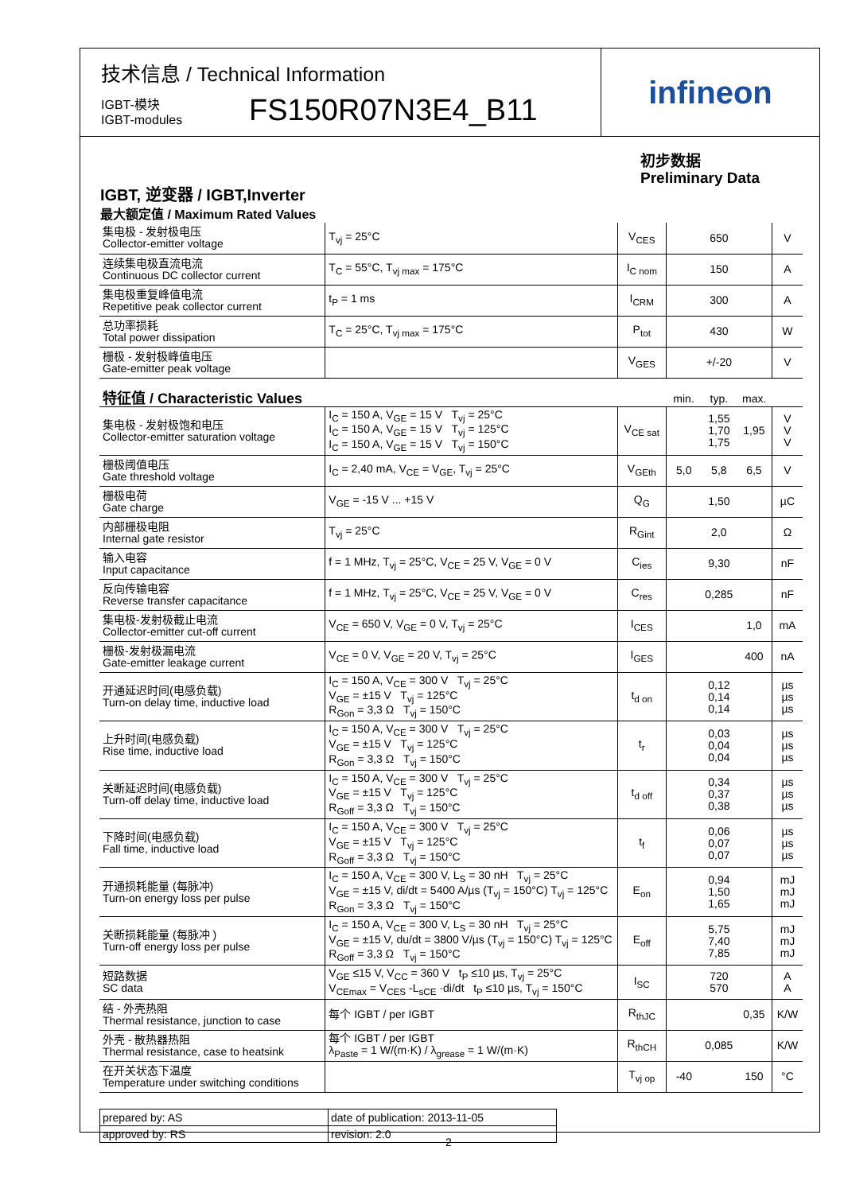技术信息 / Technical Information
IGBT-模块
IGBT-modules
FS150R07N3E4_B11
infineon
初步数据
Preliminary Data
IGBT, 逆变器 / IGBT,Inverter
最大额定值 / Maximum Rated Values
| 集电极 - 发射极电压 Collector-emitter voltage | T<sub>vj</sub> = 25°C | V<sub>CES</sub> | 650 | | | V |
| 连续集电极直流电流 Continuous DC collector current | T<sub>C</sub> = 55°C, T<sub>vj max</sub> = 175°C | I<sub>C nom</sub> | 150 | | | A |
| 集电极重复峰值电流 Repetitive peak collector current | t<sub>P</sub> = 1 ms | I<sub>CRM</sub> | 300 | | | A |
| 总功率损耗 Total power dissipation | T<sub>C</sub> = 25°C, T<sub>vj max</sub> = 175°C | P<sub>tot</sub> | 430 | | | W |
| 栅极 - 发射极峰值电压 Gate-emitter peak voltage | | V<sub>GES</sub> | +/-20 | | | V |
| 特征值 / Characteristic Values | | | min. | typ. | max. | |
| 集电极 - 发射极饱和电压 Collector-emitter saturation voltage | I<sub>C</sub> = 150 A, V<sub>GE</sub> = 15 V T<sub>vj</sub> = 25°C I<sub>C</sub> = 150 A, V<sub>GE</sub> = 15 V T<sub>vj</sub> = 125°C I<sub>C</sub> = 150 A, V<sub>GE</sub> = 15 V T<sub>vj</sub> = 150°C | V<sub>CE sat</sub> | | 1,55 1,70 1,75 | 1,95 | V V V |
| 栅极阈值电压 Gate threshold voltage | I<sub>C</sub> = 2,40 mA, V<sub>CE</sub> = V<sub>GE</sub>, T<sub>vj</sub> = 25°C | V<sub>GEth</sub> | 5,0 | 5,8 | 6,5 | V |
| 栅极电荷 Gate charge | V<sub>GE</sub> = -15 V ... +15 V | Q<sub>G</sub> | | 1,50 | | µC |
| 内部栅极电阻 Internal gate resistor | T<sub>vj</sub> = 25°C | R<sub>Gint</sub> | | 2,0 | | Ω |
| 输入电容 Input capacitance | f = 1 MHz, T<sub>vj</sub> = 25°C, V<sub>CE</sub> = 25 V, V<sub>GE</sub> = 0 V | C<sub>ies</sub> | | 9,30 | | nF |
| 反向传输电容 Reverse transfer capacitance | f = 1 MHz, T<sub>vj</sub> = 25°C, V<sub>CE</sub> = 25 V, V<sub>GE</sub> = 0 V | C<sub>res</sub> | | 0,285 | | nF |
| 集电极-发射极截止电流 Collector-emitter cut-off current | V<sub>CE</sub> = 650 V, V<sub>GE</sub> = 0 V, T<sub>vj</sub> = 25°C | I<sub>CES</sub> | | | 1,0 | mA |
| 栅极-发射极漏电流 Gate-emitter leakage current | V<sub>CE</sub> = 0 V, V<sub>GE</sub> = 20 V, T<sub>vj</sub> = 25°C | I<sub>GES</sub> | | | 400 | nA |
| 开通延迟时间(电感负载) Turn-on delay time, inductive load | I<sub>C</sub> = 150 A, V<sub>CE</sub> = 300 V T<sub>vj</sub> = 25°C V<sub>GE</sub> = ±15 V T<sub>vj</sub> = 125°C R<sub>Gon</sub> = 3,3 Ω T<sub>vj</sub> = 150°C | t<sub>d on</sub> | | 0,12 0,14 0,14 | | µs µs µs |
| 上升时间(电感负载) Rise time, inductive load | I<sub>C</sub> = 150 A, V<sub>CE</sub> = 300 V T<sub>vj</sub> = 25°C V<sub>GE</sub> = ±15 V T<sub>vj</sub> = 125°C R<sub>Gon</sub> = 3,3 Ω T<sub>vj</sub> = 150°C | t<sub>r</sub> | | 0,03 0,04 0,04 | | µs µs µs |
| 关断延迟时间(电感负载) Turn-off delay time, inductive load | I<sub>C</sub> = 150 A, V<sub>CE</sub> = 300 V T<sub>vj</sub> = 25°C V<sub>GE</sub> = ±15 V T<sub>vj</sub> = 125°C R<sub>Goff</sub> = 3,3 Ω T<sub>vj</sub> = 150°C | t<sub>d off</sub> | | 0,34 0,37 0,38 | | µs µs µs |
| 下降时间(电感负载) Fall time, inductive load | I<sub>C</sub> = 150 A, V<sub>CE</sub> = 300 V T<sub>vj</sub> = 25°C V<sub>GE</sub> = ±15 V T<sub>vj</sub> = 125°C R<sub>Goff</sub> = 3,3 Ω T<sub>vj</sub> = 150°C | t<sub>f</sub> | | 0,06 0,07 0,07 | | µs µs µs |
| 开通损耗能量 (每脉冲) Turn-on energy loss per pulse | I<sub>C</sub> = 150 A, V<sub>CE</sub> = 300 V, L<sub>S</sub> = 30 nH T<sub>vj</sub> = 25°C V<sub>GE</sub> = ±15 V, di/dt = 5400 A/µs (T<sub>vj</sub> = 150°C) T<sub>vj</sub> = 125°C R<sub>Gon</sub> = 3,3 Ω T<sub>vj</sub> = 150°C | E<sub>on</sub> | | 0,94 1,50 1,65 | | mJ mJ mJ |
| 关断损耗能量 (每脉冲 ) Turn-off energy loss per pulse | I<sub>C</sub> = 150 A, V<sub>CE</sub> = 300 V, L<sub>S</sub> = 30 nH T<sub>vj</sub> = 25°C V<sub>GE</sub> = ±15 V, du/dt = 3800 V/µs (T<sub>vj</sub> = 150°C) T<sub>vj</sub> = 125°C R<sub>Goff</sub> = 3,3 Ω T<sub>vj</sub> = 150°C | E<sub>off</sub> | | 5,75 7,40 7,85 | | mJ mJ mJ |
| 短路数据 SC data | V<sub>GE</sub> ≤15 V, V<sub>CC</sub> = 360 V t<sub>P</sub> ≤10 µs, T<sub>vj</sub> = 25°C V<sub>CEmax</sub> = V<sub>CES</sub> -L<sub>sCE</sub> ·di/dt t<sub>P</sub> ≤10 µs, T<sub>vj</sub> = 150°C | I<sub>SC</sub> | | 720 570 | | A A |
| 结 - 外壳热阻 Thermal resistance, junction to case | 每个 IGBT / per IGBT | R<sub>thJC</sub> | | | 0,35 | K/W |
| 外壳 - 散热器热阻 Thermal resistance, case to heatsink | 每个 IGBT / per IGBT λ<sub>Paste</sub> = 1 W/(m·K) / λ<sub>grease</sub> = 1 W/(m·K) | R<sub>thCH</sub> | | 0,085 | | K/W |
| 在开关状态下温度 Temperature under switching conditions | | T<sub>vj op</sub> | -40 | | 150 | °C |
| prepared by: AS | date of publication: 2013-11-05 |
| approved by: RS | revision: 2.0 |
2